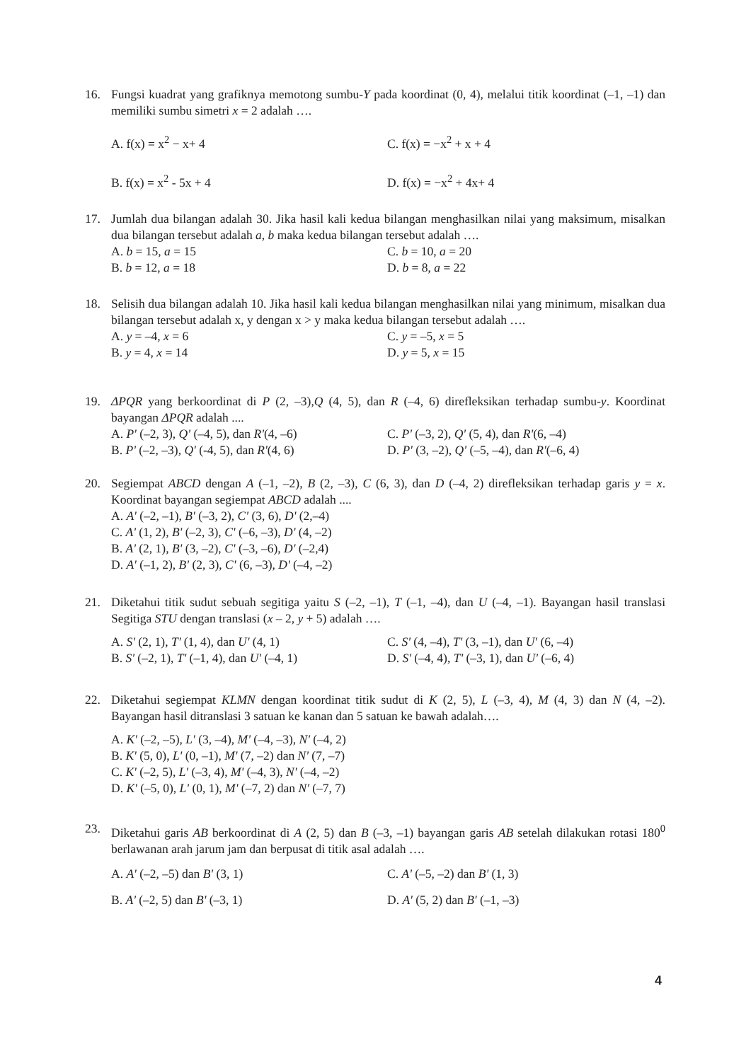16. Fungsi kuadrat yang grafiknya memotong sumbu-Y pada koordinat (0, 4), melalui titik koordinat (–1, –1) dan memiliki sumbu simetri x = 2 adalah ….
A. f(x) = x<sup>2</sup> − x+ 4 C. f(x) = −x<sup>2</sup> + x + 4 B. f(x) = x<sup>2</sup> - 5x + 4 D. f(x) = −x<sup>2</sup> + 4x+ 4
17. Jumlah dua bilangan adalah 30. Jika hasil kali kedua bilangan menghasilkan nilai yang maksimum, misalkan dua bilangan tersebut adalah a, b maka kedua bilangan tersebut adalah ….
A. b = 15, a = 15 C. b = 10, a = 20 B. b = 12, a = 18 D. b = 8, a = 22
18. Selisih dua bilangan adalah 10. Jika hasil kali kedua bilangan menghasilkan nilai yang minimum, misalkan dua bilangan tersebut adalah x, y dengan x > y maka kedua bilangan tersebut adalah ….
A. y = –4, x = 6 C. y = –5, x = 5 B. y = 4, x = 14 D. y = 5, x = 15
19. ΔPQR yang berkoordinat di P (2, –3),Q (4, 5), dan R (–4, 6) direfleksikan terhadap sumbu-y. Koordinat bayangan ΔPQR adalah ....
A. P' (–2, 3), Q' (–4, 5), dan R'(4, –6) C. P' (–3, 2), Q' (5, 4), dan R'(6, –4) B. P' (–2, –3), Q' (-4, 5), dan R'(4, 6) D. P' (3, –2), Q' (–5, –4), dan R'(–6, 4)
20. Segiempat ABCD dengan A (–1, –2), B (2, –3), C (6, 3), dan D (–4, 2) direfleksikan terhadap garis y = x. Koordinat bayangan segiempat ABCD adalah ....
A. A' (–2, –1), B' (–3, 2), C' (3, 6), D' (2,–4)
C. A' (1, 2), B' (–2, 3), C' (–6, –3), D' (4, –2)
B. A' (2, 1), B' (3, –2), C' (–3, –6), D' (–2,4)
D. A' (–1, 2), B' (2, 3), C' (6, –3), D' (–4, –2)
21. Diketahui titik sudut sebuah segitiga yaitu S (–2, –1), T (–1, –4), dan U (–4, –1). Bayangan hasil translasi Segitiga STU dengan translasi (x – 2, y + 5) adalah ….
A. S' (2, 1), T' (1, 4), dan U' (4, 1) C. S' (4, –4), T' (3, –1), dan U' (6, –4) B. S' (–2, 1), T' (–1, 4), dan U' (–4, 1) D. S' (–4, 4), T' (–3, 1), dan U' (–6, 4)
22. Diketahui segiempat KLMN dengan koordinat titik sudut di K (2, 5), L (–3, 4), M (4, 3) dan N (4, –2). Bayangan hasil ditranslasi 3 satuan ke kanan dan 5 satuan ke bawah adalah….
A. K' (–2, –5), L' (3, –4), M' (–4, –3), N' (–4, 2)
B. K' (5, 0), L' (0, –1), M' (7, –2) dan N' (7, –7)
C. K' (–2, 5), L' (–3, 4), M' (–4, 3), N' (–4, –2)
D. K' (–5, 0), L' (0, 1), M' (–7, 2) dan N' (–7, 7)
23. Diketahui garis AB berkoordinat di A (2, 5) dan B (–3, –1) bayangan garis AB setelah dilakukan rotasi 180<sup>0</sup> berlawanan arah jarum jam dan berpusat di titik asal adalah ….
A. A' (–2, –5) dan B' (3, 1) C. A' (–5, –2) dan B' (1, 3) B. A' (–2, 5) dan B' (–3, 1) D. A' (5, 2) dan B' (–1, –3)
4